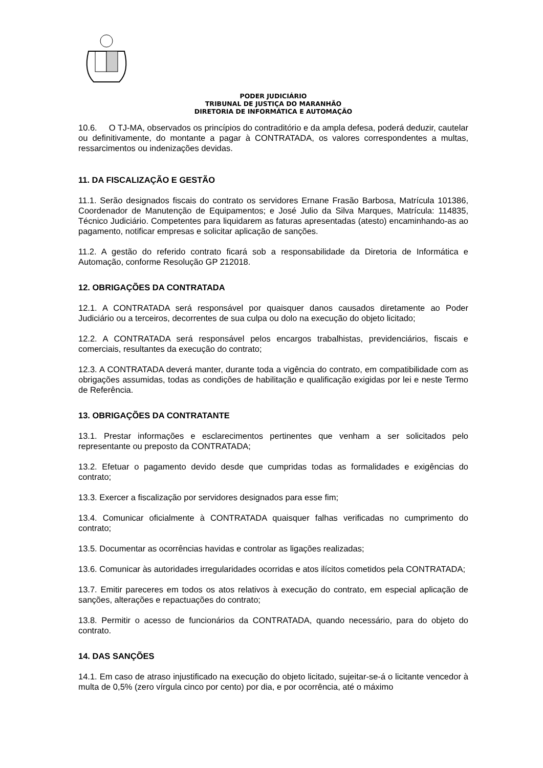PODER JUDICIÁRIO
TRIBUNAL DE JUSTIÇA DO MARANHÃO
DIRETORIA DE INFORMÁTICA E AUTOMAÇÃO
10.6. O TJ-MA, observados os princípios do contraditório e da ampla defesa, poderá deduzir, cautelar ou definitivamente, do montante a pagar à CONTRATADA, os valores correspondentes a multas, ressarcimentos ou indenizações devidas.
11. DA FISCALIZAÇÃO E GESTÃO
11.1. Serão designados fiscais do contrato os servidores Ernane Frasão Barbosa, Matrícula 101386, Coordenador de Manutenção de Equipamentos; e José Julio da Silva Marques, Matrícula: 114835, Técnico Judiciário. Competentes para liquidarem as faturas apresentadas (atesto) encaminhando-as ao pagamento, notificar empresas e solicitar aplicação de sanções.
11.2. A gestão do referido contrato ficará sob a responsabilidade da Diretoria de Informática e Automação, conforme Resolução GP 212018.
12. OBRIGAÇÕES DA CONTRATADA
12.1. A CONTRATADA será responsável por quaisquer danos causados diretamente ao Poder Judiciário ou a terceiros, decorrentes de sua culpa ou dolo na execução do objeto licitado;
12.2. A CONTRATADA será responsável pelos encargos trabalhistas, previdenciários, fiscais e comerciais, resultantes da execução do contrato;
12.3. A CONTRATADA deverá manter, durante toda a vigência do contrato, em compatibilidade com as obrigações assumidas, todas as condições de habilitação e qualificação exigidas por lei e neste Termo de Referência.
13. OBRIGAÇÕES DA CONTRATANTE
13.1. Prestar informações e esclarecimentos pertinentes que venham a ser solicitados pelo representante ou preposto da CONTRATADA;
13.2. Efetuar o pagamento devido desde que cumpridas todas as formalidades e exigências do contrato;
13.3. Exercer a fiscalização por servidores designados para esse fim;
13.4. Comunicar oficialmente à CONTRATADA quaisquer falhas verificadas no cumprimento do contrato;
13.5. Documentar as ocorrências havidas e controlar as ligações realizadas;
13.6. Comunicar às autoridades irregularidades ocorridas e atos ilícitos cometidos pela CONTRATADA;
13.7. Emitir pareceres em todos os atos relativos à execução do contrato, em especial aplicação de sanções, alterações e repactuações do contrato;
13.8. Permitir o acesso de funcionários da CONTRATADA, quando necessário, para do objeto do contrato.
14. DAS SANÇÕES
14.1. Em caso de atraso injustificado na execução do objeto licitado, sujeitar-se-á o licitante vencedor à multa de 0,5% (zero vírgula cinco por cento) por dia, e por ocorrência, até o máximo